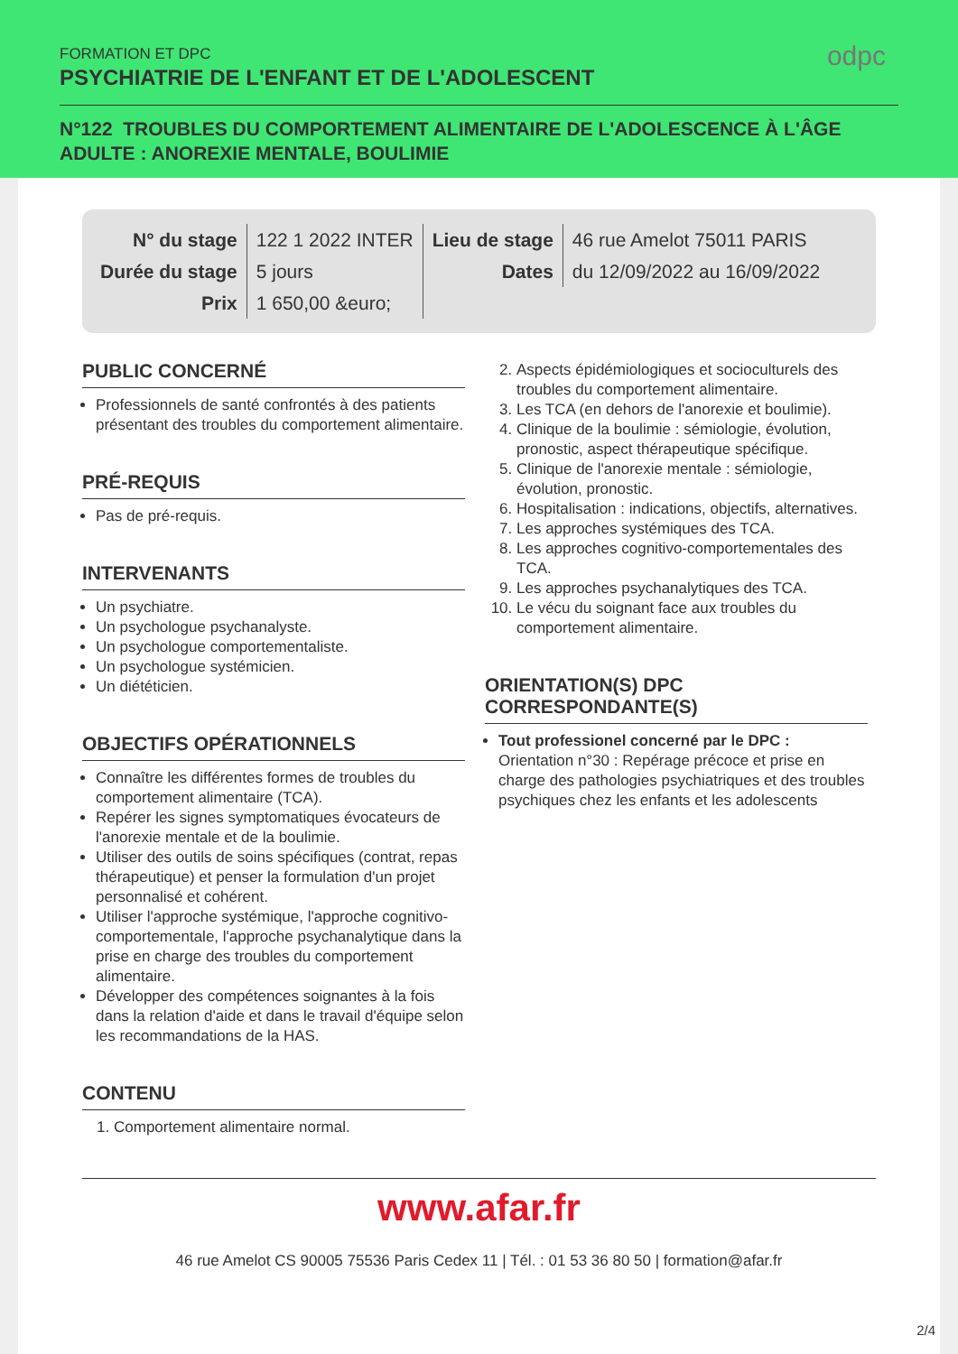FORMATION ET DPC
PSYCHIATRIE DE L'ENFANT ET DE L'ADOLESCENT
odpc
N°122 TROUBLES DU COMPORTEMENT ALIMENTAIRE DE L'ADOLESCENCE À L'ÂGE ADULTE : ANOREXIE MENTALE, BOULIMIE
| N° du stage | 122 1 2022 INTER | Lieu de stage | 46 rue Amelot 75011 PARIS |
| Durée du stage | 5 jours | Dates | du 12/09/2022 au 16/09/2022 |
| Prix | 1 650,00 &euro; | | |
PUBLIC CONCERNÉ
Professionnels de santé confrontés à des patients présentant des troubles du comportement alimentaire.
PRÉ-REQUIS
Pas de pré-requis.
INTERVENANTS
Un psychiatre.
Un psychologue psychanalyste.
Un psychologue comportementaliste.
Un psychologue systémicien.
Un diététicien.
OBJECTIFS OPÉRATIONNELS
Connaître les différentes formes de troubles du comportement alimentaire (TCA).
Repérer les signes symptomatiques évocateurs de l'anorexie mentale et de la boulimie.
Utiliser des outils de soins spécifiques (contrat, repas thérapeutique) et penser la formulation d'un projet personnalisé et cohérent.
Utiliser l'approche systémique, l'approche cognitivo-comportementale, l'approche psychanalytique dans la prise en charge des troubles du comportement alimentaire.
Développer des compétences soignantes à la fois dans la relation d'aide et dans le travail d'équipe selon les recommandations de la HAS.
CONTENU
1. Comportement alimentaire normal.
2. Aspects épidémiologiques et socioculturels des troubles du comportement alimentaire.
3. Les TCA (en dehors de l'anorexie et boulimie).
4. Clinique de la boulimie : sémiologie, évolution, pronostic, aspect thérapeutique spécifique.
5. Clinique de l'anorexie mentale : sémiologie, évolution, pronostic.
6. Hospitalisation : indications, objectifs, alternatives.
7. Les approches systémiques des TCA.
8. Les approches cognitivo-comportementales des TCA.
9. Les approches psychanalytiques des TCA.
10. Le vécu du soignant face aux troubles du comportement alimentaire.
ORIENTATION(S) DPC CORRESPONDANTE(S)
Tout professionel concerné par le DPC : Orientation n°30 : Repérage précoce et prise en charge des pathologies psychiatriques et des troubles psychiques chez les enfants et les adolescents
www.afar.fr
46 rue Amelot CS 90005 75536 Paris Cedex 11 | Tél. : 01 53 36 80 50 | formation@afar.fr
2/4